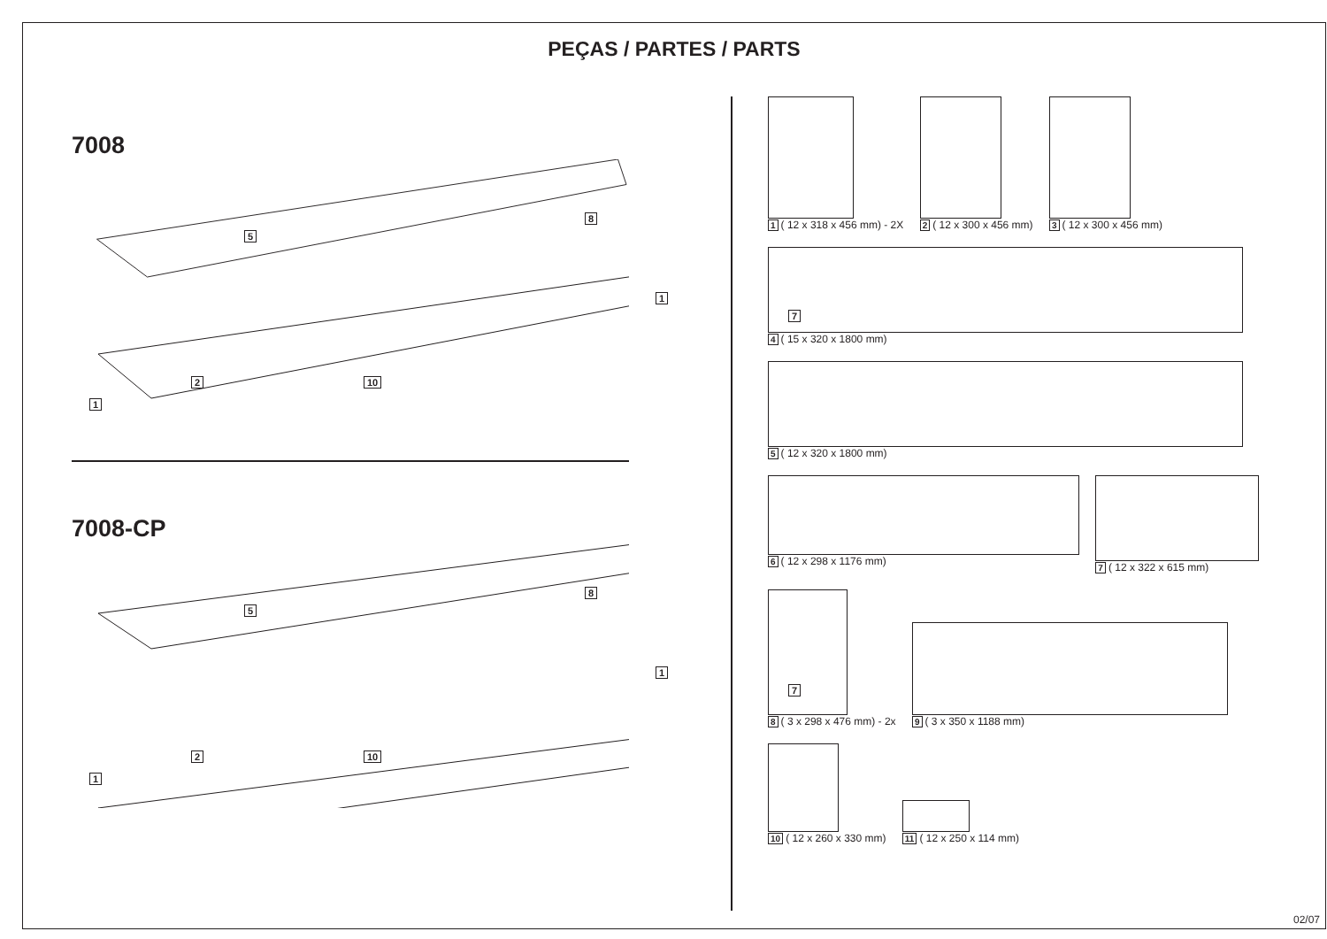PEÇAS / PARTES / PARTS
7008
5
8
1
7
1
2 10
7008-CP
5
8
1
7
1
2 10
1 ( 12 x 318 x 456 mm) - 2X
2 ( 12 x 300 x 456 mm)
3 ( 12 x 300 x 456 mm)
4 ( 15 x 320 x 1800 mm)
5 ( 12 x 320 x 1800 mm)
6 ( 12 x 298 x 1176 mm)
7 ( 12 x 322 x 615 mm)
8 ( 3 x 298 x 476 mm) - 2x
9 ( 3 x 350 x 1188 mm)
10 ( 12 x 260 x 330 mm)
11 ( 12 x 250 x 114 mm)
02/07